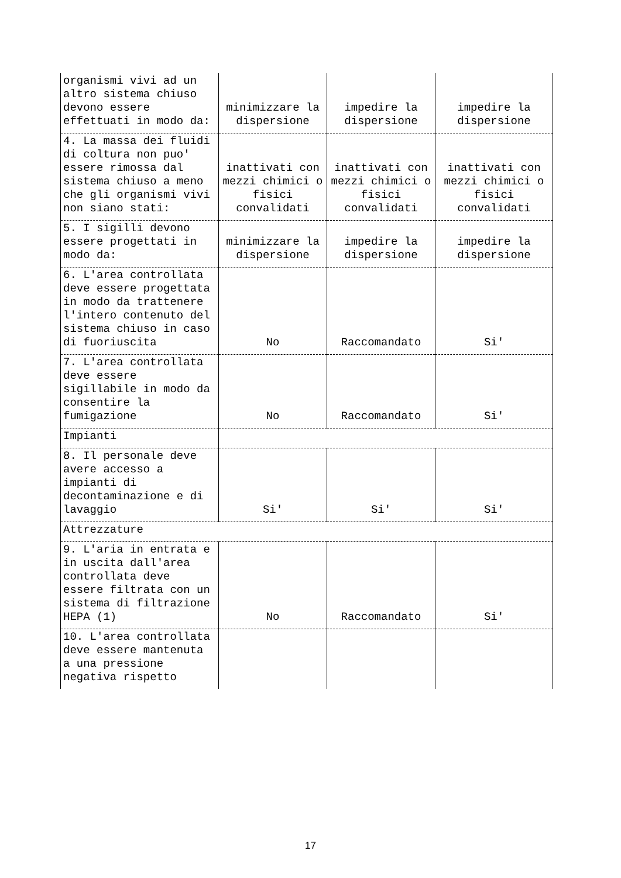| organismi vivi ad un altro sistema chiuso devono essere effettuati in modo da: | minimizzare la dispersione | impedire la dispersione | impedire la dispersione |
| 4. La massa dei fluidi di coltura non puo' essere rimossa dal sistema chiuso a meno che gli organismi vivi non siano stati: | inattivati con mezzi chimici o fisici convalidati | inattivati con mezzi chimici o fisici convalidati | inattivati con mezzi chimici o fisici convalidati |
| 5. I sigilli devono essere progettati in modo da: | minimizzare la dispersione | impedire la dispersione | impedire la dispersione |
| 6. L'area controllata deve essere progettata in modo da trattenere l'intero contenuto del sistema chiuso in caso di fuoriuscita | No | Raccomandato | Si' |
| 7. L'area controllata deve essere sigillabile in modo da consentire la fumigazione | No | Raccomandato | Si' |
| Impianti | | | |
| 8. Il personale deve avere accesso a impianti di decontaminazione e di lavaggio | Si' | Si' | Si' |
| Attrezzature | | | |
| 9. L'aria in entrata e in uscita dall'area controllata deve essere filtrata con un sistema di filtrazione HEPA (1) | No | Raccomandato | Si' |
| 10. L'area controllata deve essere mantenuta a una pressione negativa rispetto | | | |
17